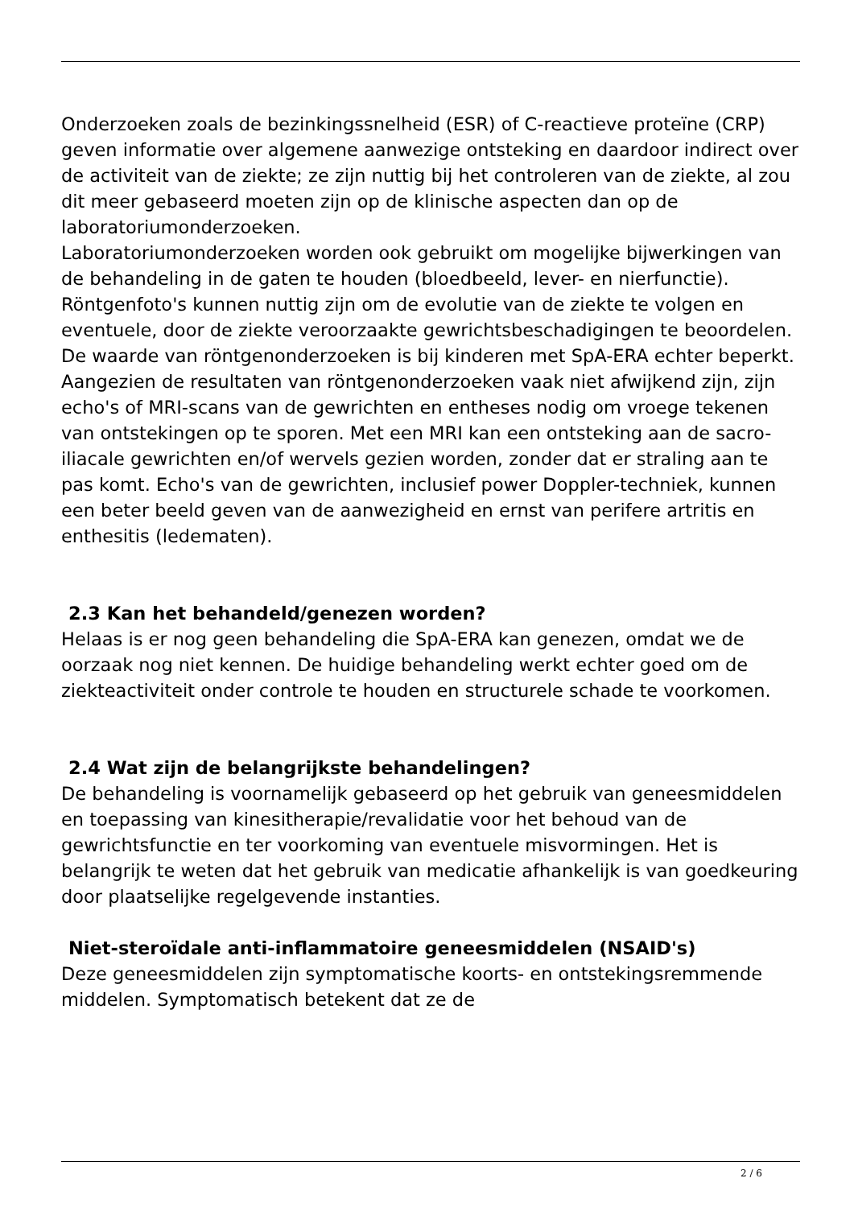Onderzoeken zoals de bezinkingssnelheid (ESR) of C-reactieve proteïne (CRP) geven informatie over algemene aanwezige ontsteking en daardoor indirect over de activiteit van de ziekte; ze zijn nuttig bij het controleren van de ziekte, al zou dit meer gebaseerd moeten zijn op de klinische aspecten dan op de laboratoriumonderzoeken.
Laboratoriumonderzoeken worden ook gebruikt om mogelijke bijwerkingen van de behandeling in de gaten te houden (bloedbeeld, lever- en nierfunctie).
Röntgenfoto's kunnen nuttig zijn om de evolutie van de ziekte te volgen en eventuele, door de ziekte veroorzaakte gewrichtsbeschadigingen te beoordelen. De waarde van röntgenonderzoeken is bij kinderen met SpA-ERA echter beperkt. Aangezien de resultaten van röntgenonderzoeken vaak niet afwijkend zijn, zijn echo's of MRI-scans van de gewrichten en entheses nodig om vroege tekenen van ontstekingen op te sporen. Met een MRI kan een ontsteking aan de sacro-iliacale gewrichten en/of wervels gezien worden, zonder dat er straling aan te pas komt. Echo's van de gewrichten, inclusief power Doppler-techniek, kunnen een beter beeld geven van de aanwezigheid en ernst van perifere artritis en enthesitis (ledematen).
2.3 Kan het behandeld/genezen worden?
Helaas is er nog geen behandeling die SpA-ERA kan genezen, omdat we de oorzaak nog niet kennen. De huidige behandeling werkt echter goed om de ziekteactiviteit onder controle te houden en structurele schade te voorkomen.
2.4 Wat zijn de belangrijkste behandelingen?
De behandeling is voornamelijk gebaseerd op het gebruik van geneesmiddelen en toepassing van kinesitherapie/revalidatie voor het behoud van de gewrichtsfunctie en ter voorkoming van eventuele misvormingen. Het is belangrijk te weten dat het gebruik van medicatie afhankelijk is van goedkeuring door plaatselijke regelgevende instanties.
Niet-steroïdale anti-inflammatoire geneesmiddelen (NSAID's)
Deze geneesmiddelen zijn symptomatische koorts- en ontstekingsremmende middelen. Symptomatisch betekent dat ze de
2 / 6